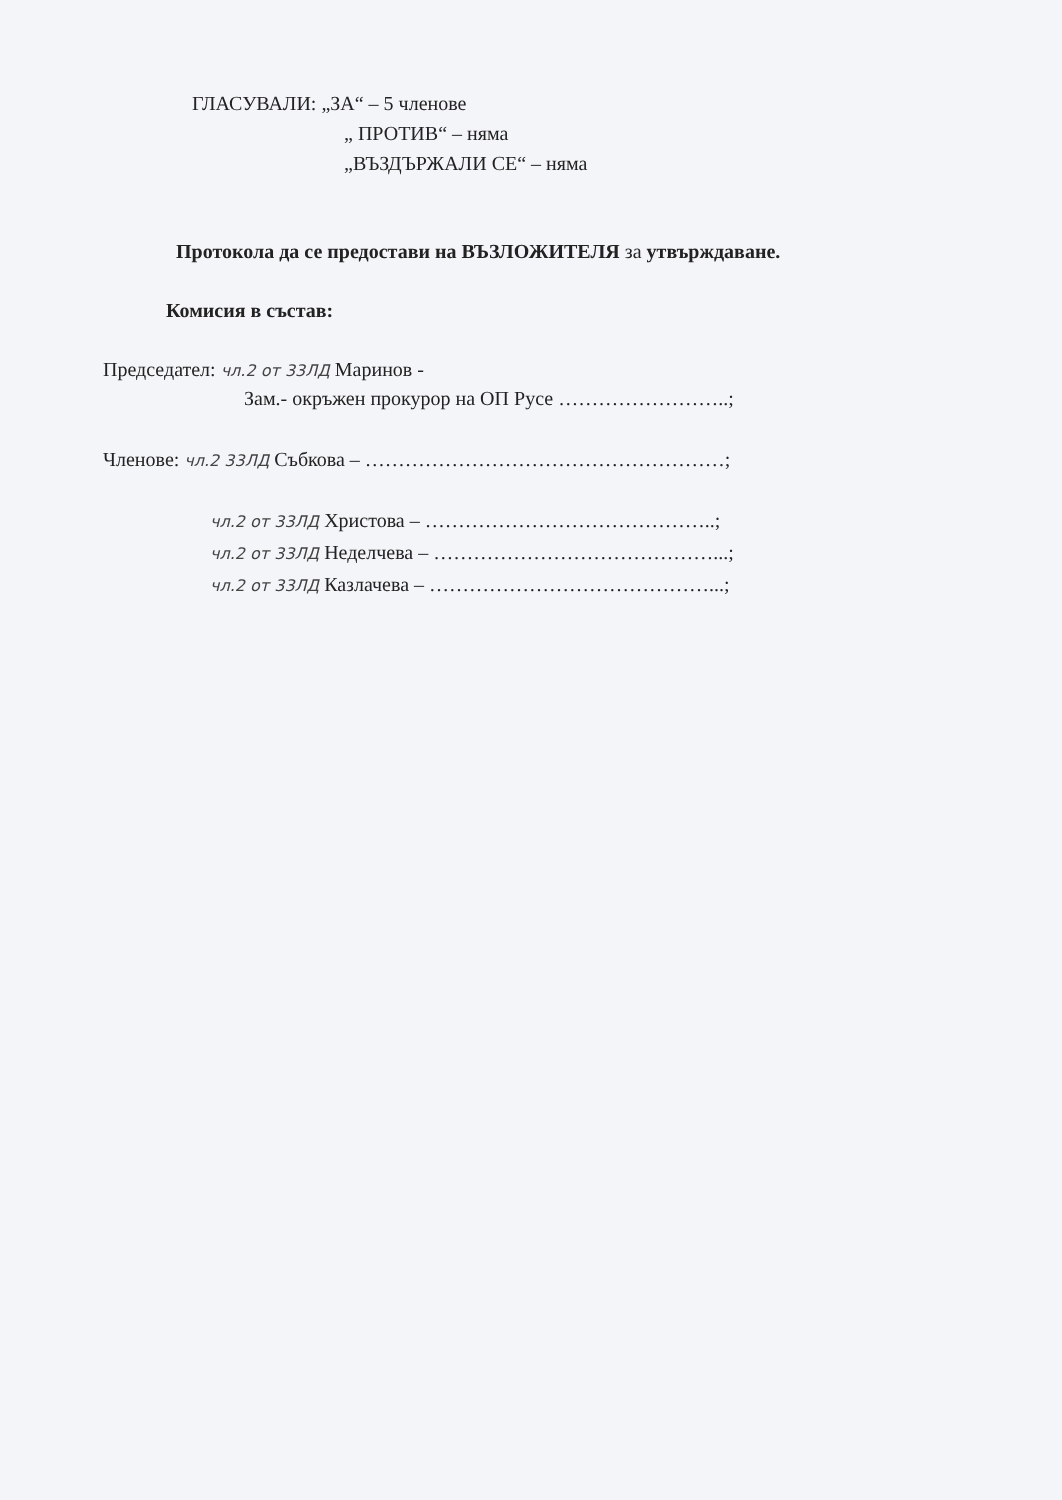ГЛАСУВАЛИ: „ЗА“ – 5 членове
„ ПРОТИВ“ – няма
„ВЪЗДЪРЖАЛИ СЕ“ – няма
Протокола да се предостави на ВЪЗЛОЖИТЕЛЯ за утвърждаване.
Комисия в състав:
Председател: чл.2 от 33ЛД Маринов -
Зам.- окръжен прокурор на ОП Русе ……………………..;
Членове: чл.2 33ЛД Събкова – ………………………………………………;
чл.2 от 33ЛД Христова – ……………………………………..;
чл.2 от 33ЛД Неделчева – ……………………………………...;
чл.2 от 33ЛД Казлачева – ……………………………………...;